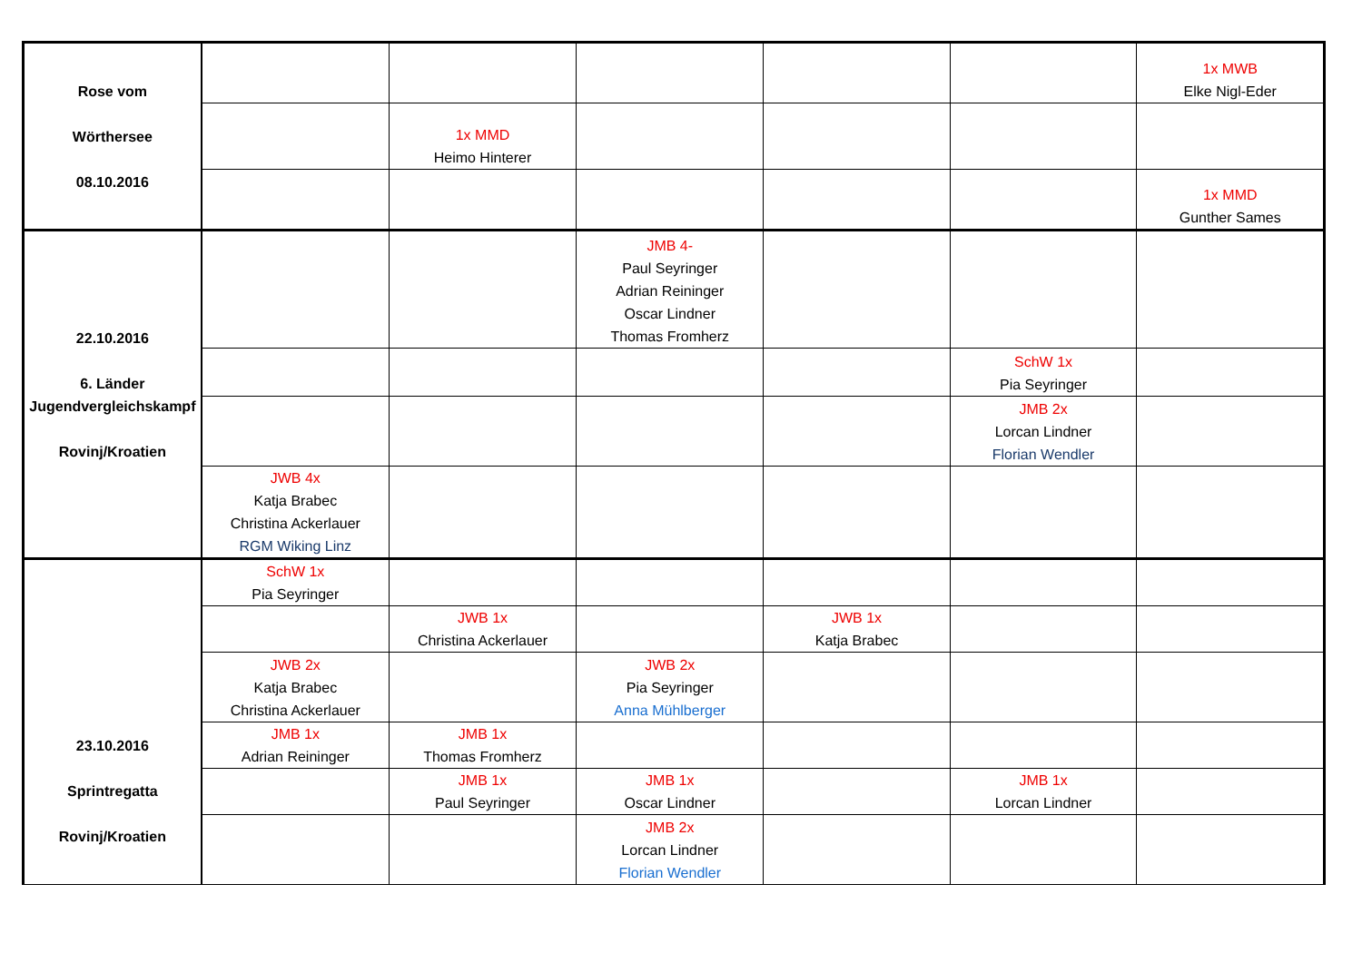| Rose vom Wörthersee 08.10.2016 | | | | | | 1x MWB Elke Nigl-Eder |
| | | 1x MMD Heimo Hinterer | | | | |
| | | | | | | 1x MMD Gunther Sames |
| 22.10.2016 6. Länder Jugendvergleichskampf Rovinj/Kroatien | | | JMB 4- Paul Seyringer Adrian Reininger Oscar Lindner Thomas Fromherz | | | |
| | | | | | SchW 1x Pia Seyringer | |
| | | | | | JMB 2x Lorcan Lindner Florian Wendler | |
| | JWB 4x Katja Brabec Christina Ackerlauer RGM Wiking Linz | | | | | |
| 23.10.2016 Sprintregatta Rovinj/Kroatien | SchW 1x Pia Seyringer | | | | | |
| | | JWB 1x Christina Ackerlauer | | JWB 1x Katja Brabec | | |
| | JWB 2x Katja Brabec Christina Ackerlauer | | JWB 2x Pia Seyringer Anna Mühlberger | | | |
| | JMB 1x Adrian Reininger | JMB 1x Thomas Fromherz | | | | |
| | | JMB 1x Paul Seyringer | JMB 1x Oscar Lindner | | JMB 1x Lorcan Lindner | |
| | | | JMB 2x Lorcan Lindner Florian Wendler | | | |